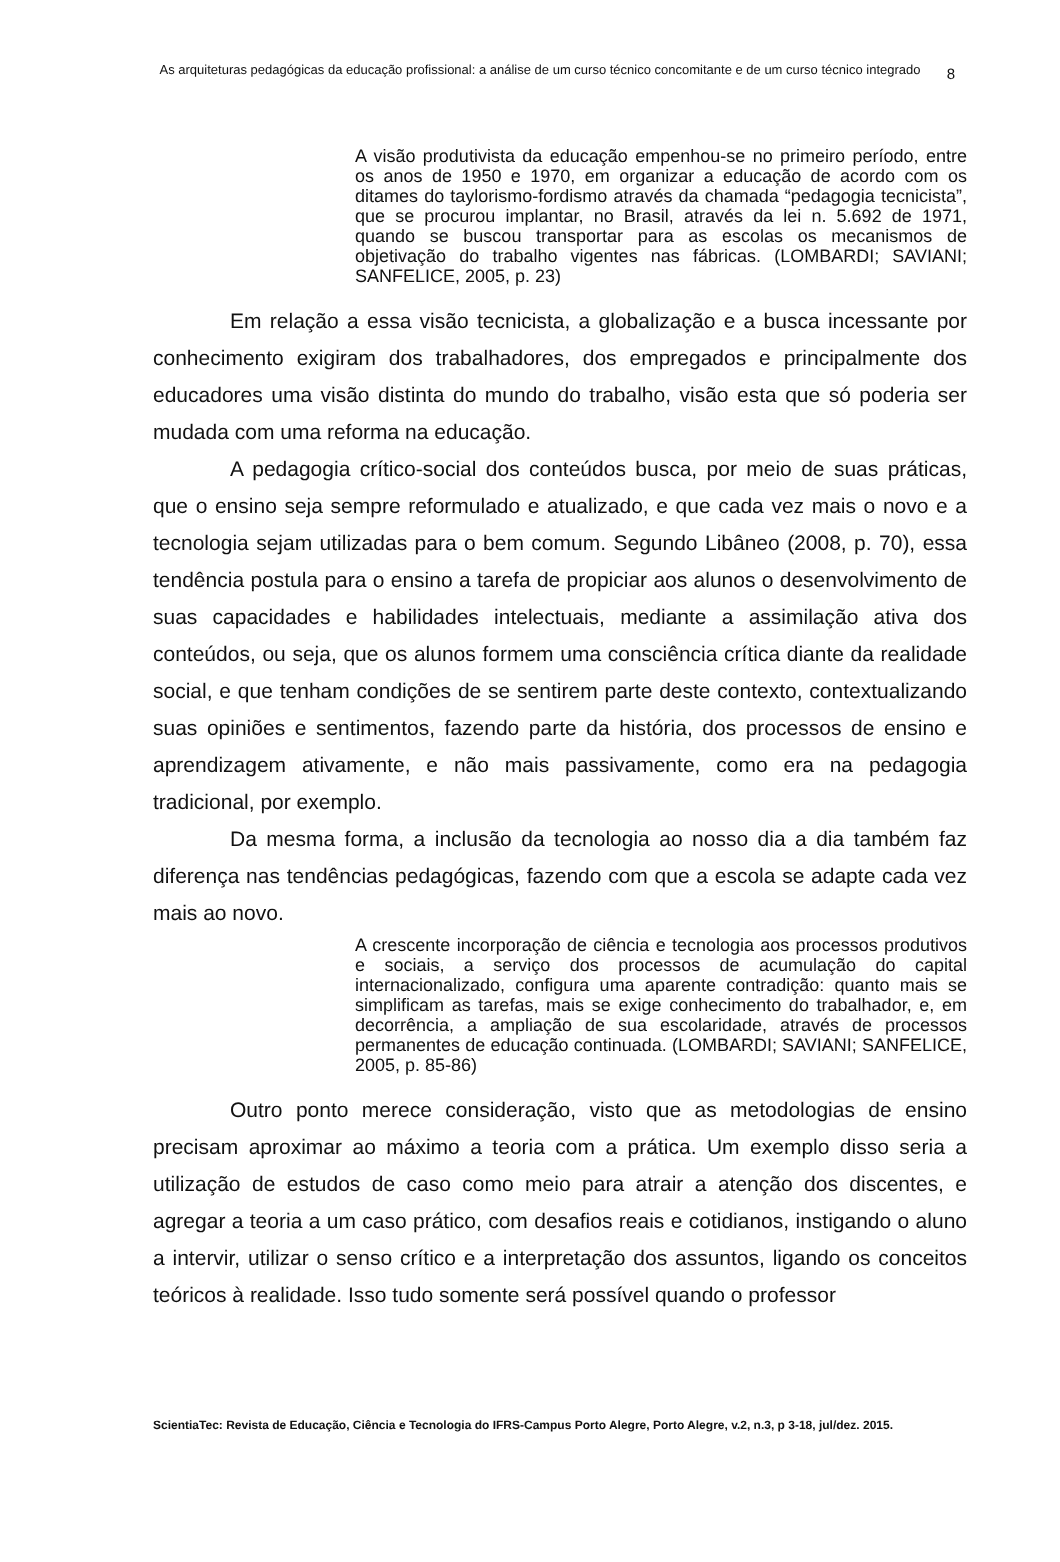As arquiteturas pedagógicas da educação profissional: a análise de um curso técnico concomitante e de um curso técnico integrado
8
A visão produtivista da educação empenhou-se no primeiro período, entre os anos de 1950 e 1970, em organizar a educação de acordo com os ditames do taylorismo-fordismo através da chamada “pedagogia tecnicista”, que se procurou implantar, no Brasil, através da lei n. 5.692 de 1971, quando se buscou transportar para as escolas os mecanismos de objetivação do trabalho vigentes nas fábricas. (LOMBARDI; SAVIANI; SANFELICE, 2005, p. 23)
Em relação a essa visão tecnicista, a globalização e a busca incessante por conhecimento exigiram dos trabalhadores, dos empregados e principalmente dos educadores uma visão distinta do mundo do trabalho, visão esta que só poderia ser mudada com uma reforma na educação.
A pedagogia crítico-social dos conteúdos busca, por meio de suas práticas, que o ensino seja sempre reformulado e atualizado, e que cada vez mais o novo e a tecnologia sejam utilizadas para o bem comum. Segundo Libâneo (2008, p. 70), essa tendência postula para o ensino a tarefa de propiciar aos alunos o desenvolvimento de suas capacidades e habilidades intelectuais, mediante a assimilação ativa dos conteúdos, ou seja, que os alunos formem uma consciência crítica diante da realidade social, e que tenham condições de se sentirem parte deste contexto, contextualizando suas opiniões e sentimentos, fazendo parte da história, dos processos de ensino e aprendizagem ativamente, e não mais passivamente, como era na pedagogia tradicional, por exemplo.
Da mesma forma, a inclusão da tecnologia ao nosso dia a dia também faz diferença nas tendências pedagógicas, fazendo com que a escola se adapte cada vez mais ao novo.
A crescente incorporação de ciência e tecnologia aos processos produtivos e sociais, a serviço dos processos de acumulação do capital internacionalizado, configura uma aparente contradição: quanto mais se simplificam as tarefas, mais se exige conhecimento do trabalhador, e, em decorrência, a ampliação de sua escolaridade, através de processos permanentes de educação continuada. (LOMBARDI; SAVIANI; SANFELICE, 2005, p. 85-86)
Outro ponto merece consideração, visto que as metodologias de ensino precisam aproximar ao máximo a teoria com a prática. Um exemplo disso seria a utilização de estudos de caso como meio para atrair a atenção dos discentes, e agregar a teoria a um caso prático, com desafios reais e cotidianos, instigando o aluno a intervir, utilizar o senso crítico e a interpretação dos assuntos, ligando os conceitos teóricos à realidade. Isso tudo somente será possível quando o professor
ScientiaTec: Revista de Educação, Ciência e Tecnologia do IFRS-Campus Porto Alegre, Porto Alegre, v.2, n.3, p 3-18, jul/dez. 2015.